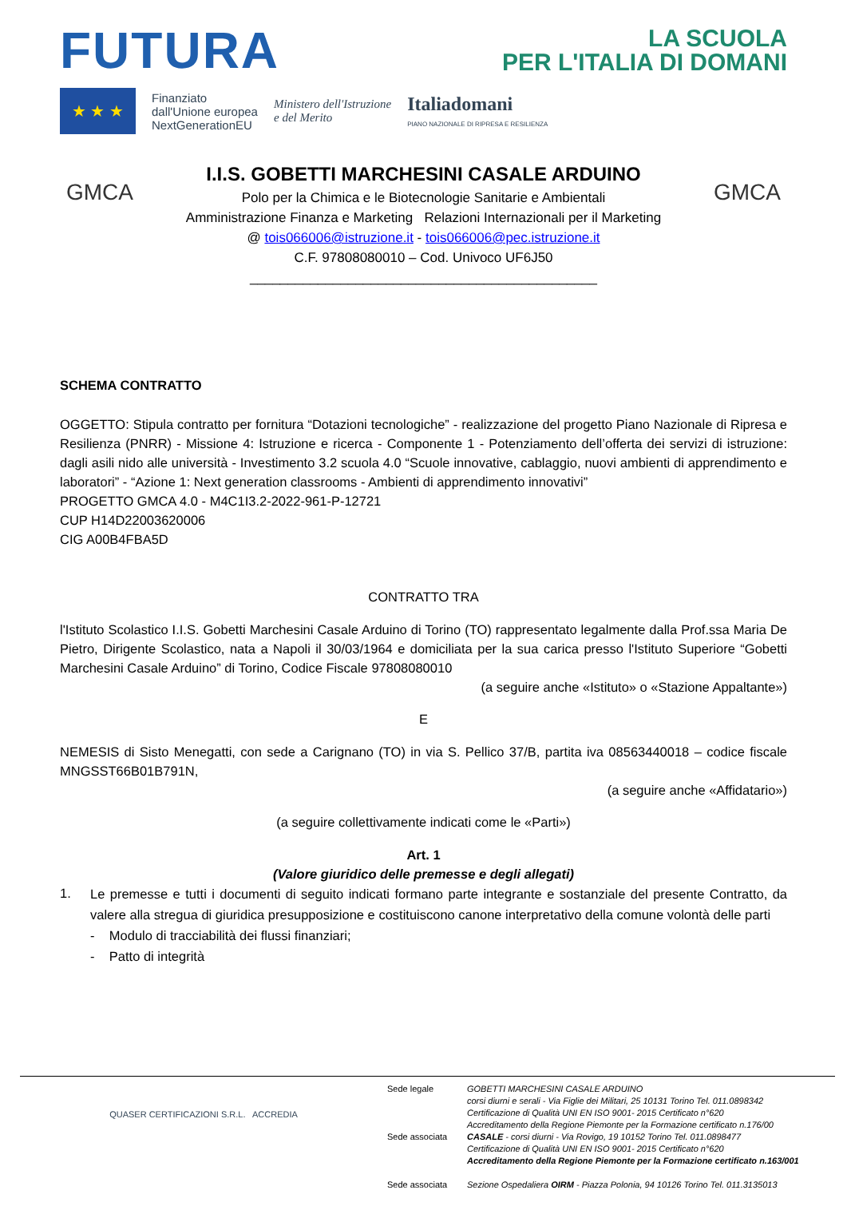FUTURA
LA SCUOLA
PER L'ITALIA DI DOMANI
★ ★ ★
Finanziato
dall'Unione europea
NextGenerationEU
Ministero dell'Istruzione
e del Merito
Italiadomani
PIANO NAZIONALE DI RIPRESA E RESILIENZA
GMCA
I.I.S. GOBETTI MARCHESINI CASALE ARDUINO
Polo per la Chimica e le Biotecnologie Sanitarie e Ambientali
Amministrazione Finanza e Marketing Relazioni Internazionali per il Marketing
@ tois066006@istruzione.it - tois066006@pec.istruzione.it
C.F. 97808080010 – Cod. Univoco UF6J50
______________________________________________
GMCA
SCHEMA CONTRATTO
OGGETTO: Stipula contratto per fornitura “Dotazioni tecnologiche” - realizzazione del progetto Piano Nazionale di Ripresa e Resilienza (PNRR) - Missione 4: Istruzione e ricerca - Componente 1 - Potenziamento dell’offerta dei servizi di istruzione: dagli asili nido alle università - Investimento 3.2 scuola 4.0 “Scuole innovative, cablaggio, nuovi ambienti di apprendimento e laboratori” - “Azione 1: Next generation classrooms - Ambienti di apprendimento innovativi”
PROGETTO GMCA 4.0 - M4C1I3.2-2022-961-P-12721
CUP H14D22003620006
CIG A00B4FBA5D
CONTRATTO TRA
l'Istituto Scolastico I.I.S. Gobetti Marchesini Casale Arduino di Torino (TO) rappresentato legalmente dalla Prof.ssa Maria De Pietro, Dirigente Scolastico, nata a Napoli il 30/03/1964 e domiciliata per la sua carica presso l'Istituto Superiore “Gobetti Marchesini Casale Arduino” di Torino, Codice Fiscale 97808080010
(a seguire anche «Istituto» o «Stazione Appaltante»)
E
NEMESIS di Sisto Menegatti, con sede a Carignano (TO) in via S. Pellico 37/B, partita iva 08563440018 – codice fiscale MNGSST66B01B791N,
(a seguire anche «Affidatario»)
(a seguire collettivamente indicati come le «Parti»)
Art. 1
(Valore giuridico delle premesse e degli allegati)
1.
Le premesse e tutti i documenti di seguito indicati formano parte integrante e sostanziale del presente Contratto, da valere alla stregua di giuridica presupposizione e costituiscono canone interpretativo della comune volontà delle parti
- Modulo di tracciabilità dei flussi finanziari;
- Patto di integrità
QUASER CERTIFICAZIONI S.R.L. ACCREDIA
Sede legale
Sede associata
Sede associata
GOBETTI MARCHESINI CASALE ARDUINO
corsi diurni e serali - Via Figlie dei Militari, 25 10131 Torino Tel. 011.0898342
Certificazione di Qualità UNI EN ISO 9001- 2015 Certificato n°620
Accreditamento della Regione Piemonte per la Formazione certificato n.176/00
CASALE - corsi diurni - Via Rovigo, 19 10152 Torino Tel. 011.0898477
Certificazione di Qualità UNI EN ISO 9001- 2015 Certificato n°620
Accreditamento della Regione Piemonte per la Formazione certificato n.163/001
Sezione Ospedaliera OIRM - Piazza Polonia, 94 10126 Torino Tel. 011.3135013